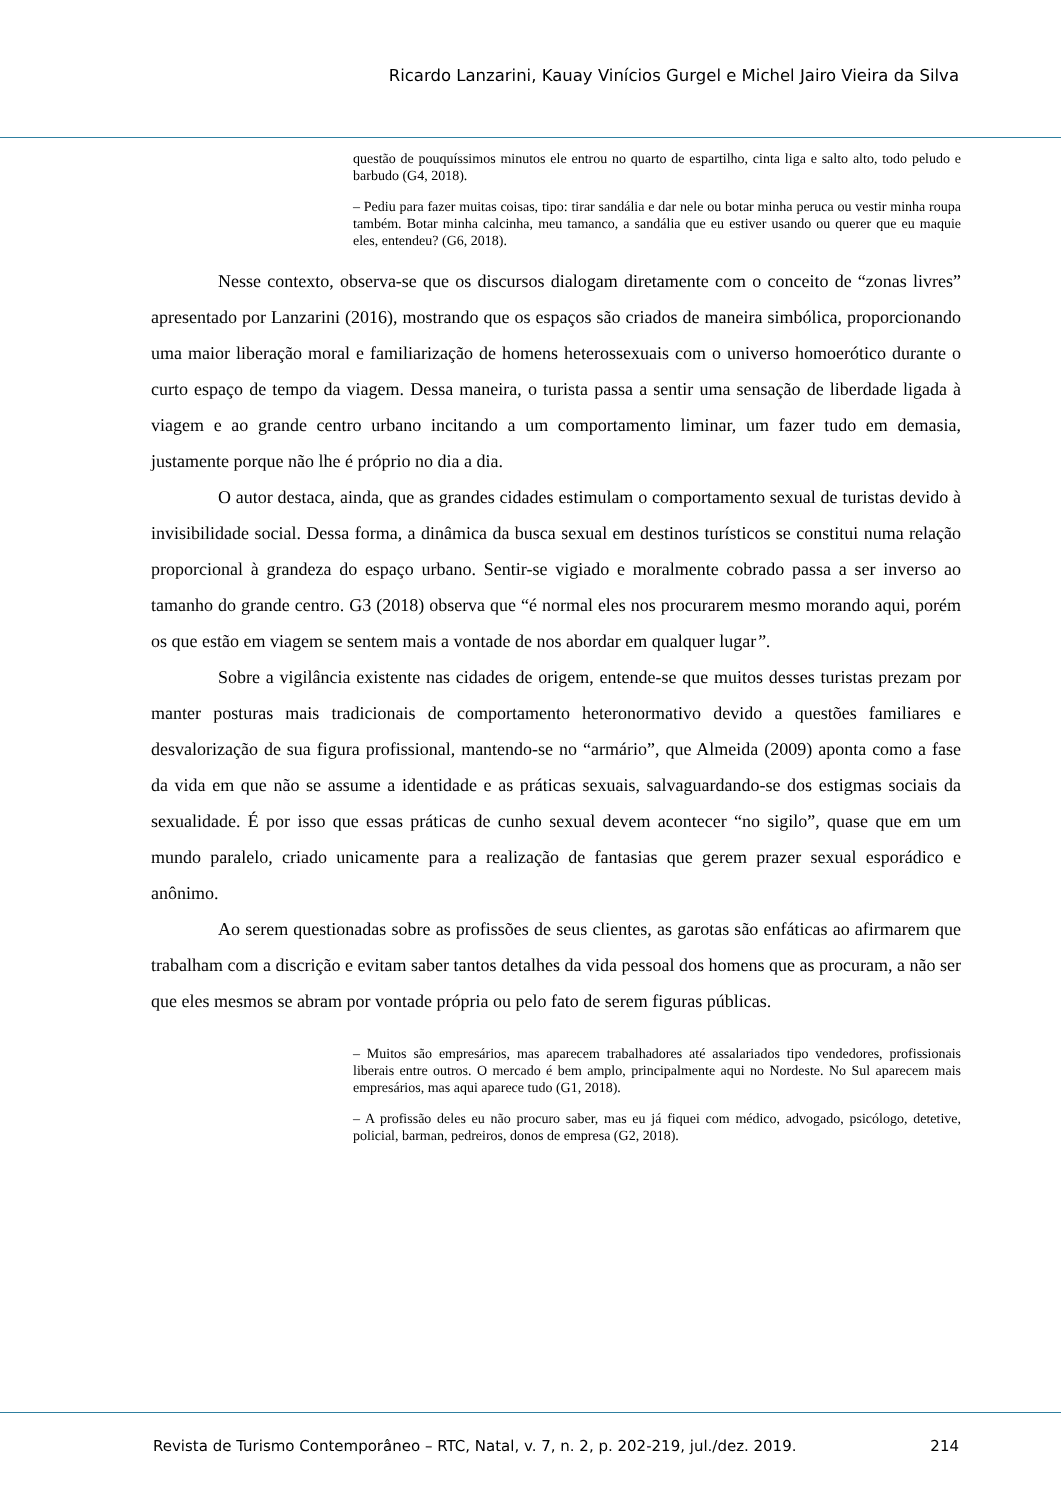Ricardo Lanzarini, Kauay Vinícios Gurgel e Michel Jairo Vieira da Silva
questão de pouquíssimos minutos ele entrou no quarto de espartilho, cinta liga e salto alto, todo peludo e barbudo (G4, 2018).
– Pediu para fazer muitas coisas, tipo: tirar sandália e dar nele ou botar minha peruca ou vestir minha roupa também. Botar minha calcinha, meu tamanco, a sandália que eu estiver usando ou querer que eu maquie eles, entendeu? (G6, 2018).
Nesse contexto, observa-se que os discursos dialogam diretamente com o conceito de “zonas livres” apresentado por Lanzarini (2016), mostrando que os espaços são criados de maneira simbólica, proporcionando uma maior liberação moral e familiarização de homens heterossexuais com o universo homoerótico durante o curto espaço de tempo da viagem. Dessa maneira, o turista passa a sentir uma sensação de liberdade ligada à viagem e ao grande centro urbano incitando a um comportamento liminar, um fazer tudo em demasia, justamente porque não lhe é próprio no dia a dia.
O autor destaca, ainda, que as grandes cidades estimulam o comportamento sexual de turistas devido à invisibilidade social. Dessa forma, a dinâmica da busca sexual em destinos turísticos se constitui numa relação proporcional à grandeza do espaço urbano. Sentir-se vigiado e moralmente cobrado passa a ser inverso ao tamanho do grande centro. G3 (2018) observa que “é normal eles nos procurarem mesmo morando aqui, porém os que estão em viagem se sentem mais a vontade de nos abordar em qualquer lugar”.
Sobre a vigilância existente nas cidades de origem, entende-se que muitos desses turistas prezam por manter posturas mais tradicionais de comportamento heteronormativo devido a questões familiares e desvalorização de sua figura profissional, mantendo-se no “armário”, que Almeida (2009) aponta como a fase da vida em que não se assume a identidade e as práticas sexuais, salvaguardando-se dos estigmas sociais da sexualidade. É por isso que essas práticas de cunho sexual devem acontecer “no sigilo”, quase que em um mundo paralelo, criado unicamente para a realização de fantasias que gerem prazer sexual esporádico e anônimo.
Ao serem questionadas sobre as profissões de seus clientes, as garotas são enfáticas ao afirmarem que trabalham com a discrição e evitam saber tantos detalhes da vida pessoal dos homens que as procuram, a não ser que eles mesmos se abram por vontade própria ou pelo fato de serem figuras públicas.
– Muitos são empresários, mas aparecem trabalhadores até assalariados tipo vendedores, profissionais liberais entre outros. O mercado é bem amplo, principalmente aqui no Nordeste. No Sul aparecem mais empresários, mas aqui aparece tudo (G1, 2018).
– A profissão deles eu não procuro saber, mas eu já fiquei com médico, advogado, psicólogo, detetive, policial, barman, pedreiros, donos de empresa (G2, 2018).
Revista de Turismo Contemporâneo – RTC, Natal, v. 7, n. 2, p. 202-219, jul./dez. 2019. 214